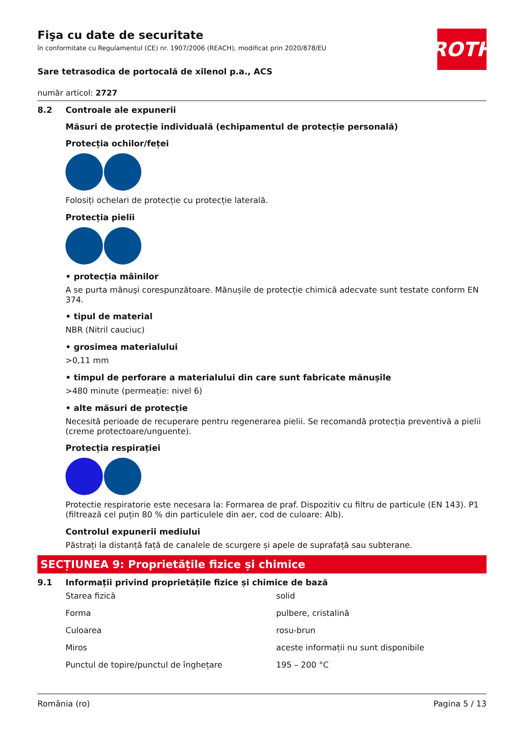ROTH
Fişa cu date de securitate
în conformitate cu Regulamentul (CE) nr. 1907/2006 (REACH), modificat prin 2020/878/EU
Sare tetrasodica de portocală de xilenol p.a., ACS
număr articol: 2727
8.2 Controale ale expunerii
Măsuri de protecție individuală (echipamentul de protecție personală)
Protecția ochilor/feței
Folosiți ochelari de protecție cu protecție laterală.
Protecția pielii
• protecția mâinilor
A se purta mănuşi corespunzătoare. Mănușile de protecție chimică adecvate sunt testate conform EN 374.
• tipul de material
NBR (Nitril cauciuc)
• grosimea materialului
>0,11 mm
• timpul de perforare a materialului din care sunt fabricate mănușile
>480 minute (permeație: nivel 6)
• alte măsuri de protecție
Necesită perioade de recuperare pentru regenerarea pielii. Se recomandă protecția preventivă a pielii (creme protectoare/unguente).
Protecția respirației
Protectie respiratorie este necesara la: Formarea de praf. Dispozitiv cu filtru de particule (EN 143). P1 (filtrează cel puțin 80 % din particulele din aer, cod de culoare: Alb).
Controlul expunerii mediului
Păstrați la distanță față de canalele de scurgere și apele de suprafață sau subterane.
SECȚIUNEA 9: Proprietățile fizice și chimice
9.1 Informații privind proprietățile fizice și chimice de bază
| Starea fizică | solid |
| Forma | pulbere, cristalină |
| Culoarea | rosu-brun |
| Miros | aceste informații nu sunt disponibile |
| Punctul de topire/punctul de înghețare | 195 – 200 °C |
România (ro) Pagina 5 / 13